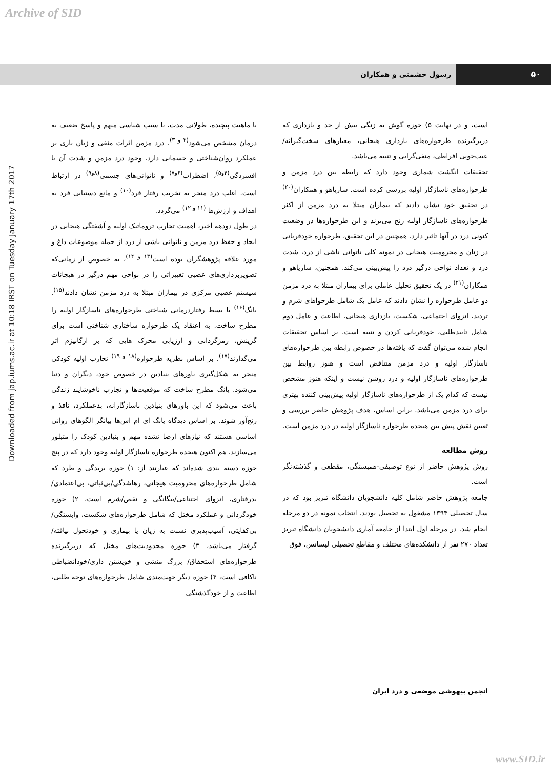Archive of SID
Downloaded from jap.iums.ac.ir at 10:18 IRST on Tuesday January 17th 2017
۵۰ رسول حشمتی و همکاران
با ماهیت پیچیده، طولانی مدت، با سبب شناسی مبهم و پاسخ ضعیف به درمان مشخص می‌شود<sup>(۲ و ۳)</sup>. درد مزمن اثرات منفی و زیان باری بر عملکرد روان‌شناختی و جسمانی دارد. وجود درد مزمن و شدت آن با افسردگی<sup>(۴و۵)</sup>، اضطراب<sup>(۶و۷)</sup> و ناتوانی‌های جسمی<sup>(۸و۹)</sup> در ارتباط است. اغلب درد منجر به تخریب رفتار فرد<sup>(۱۰)</sup> و مانع دستیابی فرد به اهداف و ارزش‌ها <sup>(۱۱ و ۱۲)</sup> می‌گردد.
در طول دودهه اخیر، اهمیت تجارب تروماتیک اولیه و آشفتگی هیجانی در ایجاد و حفظ درد مزمن و ناتوانی ناشی از درد از جمله موضوعات داغ و مورد علاقه پژوهشگران بوده است<sup>(۱۳ و ۱۴)</sup>، به خصوص از زمانی‌که تصویربرداری‌های عصبی تغییراتی را در نواحی مهم درگیر در هیجانات سیستم عصبی مرکزی در بیماران مبتلا به درد مزمن نشان دادند<sup>(۱۵)</sup>. یانگ<sup>(۱۶)</sup> با بسط رفتاردرمانی شناختی طرحواره‌های ناسازگار اولیه را مطرح ساخت. به اعتقاد یک طرحواره ساختاری شناختی است برای گزینش، رمزگردانی و ارزیابی محرک هایی که بر ارگانیزم اثر می‌گذارند<sup>(۱۷)</sup>. بر اساس نظریه طرحواره<sup>(۱۸ و ۱۹)</sup> تجارب اولیه کودکی منجر به شکل‌گیری باورهای بنیادین در خصوص خود، دیگران و دنیا می‌شود. یانگ مطرح ساخت که موقعیت‌ها و تجارب ناخوشایند زندگی باعث می‌شود که این باورهای بنیادین ناسازگارانه، بدعملکرد، نافذ و رنج‌آور شوند. بر اساس دیدگاه یانگ ای ام اس‌ها بیانگر الگوهای روانی اساسی هستند که نیازهای ارضا نشده مهم و بنیادین کودک را متبلور می‌سازند. هم اکنون هیجده طرحواره ناسازگار اولیه وجود دارد که در پنج حوزه دسته بندی شده‌اند که عبارتند از: ۱) حوزه بریدگی و طرد که شامل طرحواره‌های محرومیت هیجانی، رهاشدگی/بی‌ثباتی، بی‌اعتمادی/ بدرفتاری، انزوای اجتناعی/بیگانگی و نقص/شرم است، ۲) حوزه خودگردانی و عملکرد مختل که شامل طرحواره‌های شکست، وابستگی/ بی‌کفایتی، آسیب‌پذیری نسبت به زیان یا بیماری و خودتحول نیافته/ گرفتار می‌باشد، ۳) حوزه محدودیت‌های مختل که دربرگیرنده طرحواره‌های استحقاق/ بزرگ منشی و خویشتن داری/خودانضباطی ناکافی است، ۴) حوزه دیگر جهت‌مندی شامل طرحواره‌های توجه طلبی، اطاعت و از خودگذشتگی
است، و در نهایت ۵) حوزه گوش به زنگی بیش از حد و بازداری که دربرگیرنده طرحواره‌های بازداری هیجانی، معیارهای سخت‌گیرانه/ عیب‌جویی افراطی، منفی‌گرایی و تنبیه می‌باشد.
تحقیقات انگشت شماری وجود دارد که رابطه بین درد مزمن و طرحواره‌های ناسازگار اولیه بررسی کرده است. ساریاهو و همکاران<sup>(۲۰)</sup> در تحقیق خود نشان دادند که بیماران مبتلا به درد مزمن از اکثر طرحواره‌های ناسازگار اولیه رنج می‌برند و این طرحواره‌ها در وضعیت کنونی درد در آنها تاثیر دارد. همچنین در این تحقیق، طرحواره خودقربانی در زنان و محرومیت هیجانی در نمونه کلی ناتوانی ناشی از درد، شدت درد و تعداد نواحی درگیر درد را پیش‌بینی می‌کند. همچنین، ساریاهو و همکاران<sup>(۲۱)</sup> در یک تحقیق تحلیل عاملی برای بیماران مبتلا به درد مزمن دو عامل طرحواره را نشان دادند که عامل یک شامل طرحواهای شرم و تردید، انزوای اجتماعی، شکست، بازداری هیجانی، اطاعت و عامل دوم شامل تاییدطلبی، خودقربانی کردن و تنبیه است. بر اساس تحقیقات انجام شده می‌توان گفت که یافته‌ها در خصوص رابطه بین طرحواره‌های ناسازگار اولیه و درد مزمن متناقض است و هنوز روابط بین طرحواره‌های ناسازگار اولیه و درد روشن نیست و اینکه هنوز مشخص نیست که کدام یک از طرحواره‌های ناسازگار اولیه پیش‌بینی کننده بهتری برای درد مزمن می‌باشد. براین اساس، هدف پژوهش حاضر بررسی و تعیین نقش پیش بین هیجده طرحواره ناسازگار اولیه در درد مزمن است.
روش مطالعه
روش پژوهش حاضر از نوع توصیفی-همبستگی، مقطعی و گذشته‌نگر است.
جامعه پژوهش حاضر شامل کلیه دانشجویان دانشگاه تبریز بود که در سال تحصیلی ۱۳۹۴ مشغول به تحصیل بودند. انتخاب نمونه در دو مرحله انجام شد. در مرحله اول ابتدا از جامعه آماری دانشجویان دانشگاه تبریز تعداد ۲۷۰ نفر از دانشکده‌های مختلف و مقاطع تحصیلی لیسانس، فوق
انجمن بیهوشی موضعی و درد ایران
www.SID.ir